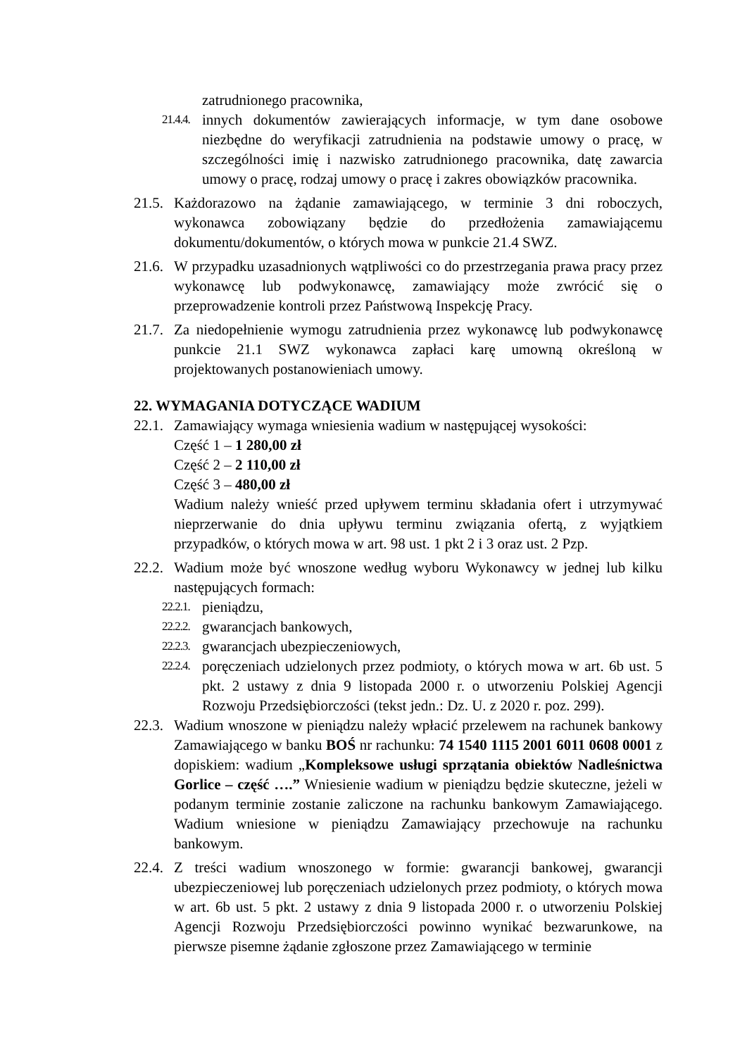zatrudnionego pracownika,
21.4.4.
innych dokumentów zawierających informacje, w tym dane osobowe niezbędne do weryfikacji zatrudnienia na podstawie umowy o pracę, w szczególności imię i nazwisko zatrudnionego pracownika, datę zawarcia umowy o pracę, rodzaj umowy o pracę i zakres obowiązków pracownika.
21.5.
Każdorazowo na żądanie zamawiającego, w terminie 3 dni roboczych, wykonawca zobowiązany będzie do przedłożenia zamawiającemu dokumentu/dokumentów, o których mowa w punkcie 21.4 SWZ.
21.6.
W przypadku uzasadnionych wątpliwości co do przestrzegania prawa pracy przez wykonawcę lub podwykonawcę, zamawiający może zwrócić się o przeprowadzenie kontroli przez Państwową Inspekcję Pracy.
21.7.
Za niedopełnienie wymogu zatrudnienia przez wykonawcę lub podwykonawcę punkcie 21.1 SWZ wykonawca zapłaci karę umowną określoną w projektowanych postanowieniach umowy.
22. WYMAGANIA DOTYCZĄCE WADIUM
22.1.
Zamawiający wymaga wniesienia wadium w następującej wysokości:
Część 1 – 1 280,00 zł
Część 2 – 2 110,00 zł
Część 3 – 480,00 zł
Wadium należy wnieść przed upływem terminu składania ofert i utrzymywać nieprzerwanie do dnia upływu terminu związania ofertą, z wyjątkiem przypadków, o których mowa w art. 98 ust. 1 pkt 2 i 3 oraz ust. 2 Pzp.
22.2.
Wadium może być wnoszone według wyboru Wykonawcy w jednej lub kilku następujących formach:
22.2.1.
pieniądzu,
22.2.2.
gwarancjach bankowych,
22.2.3.
gwarancjach ubezpieczeniowych,
22.2.4.
poręczeniach udzielonych przez podmioty, o których mowa w art. 6b ust. 5 pkt. 2 ustawy z dnia 9 listopada 2000 r. o utworzeniu Polskiej Agencji Rozwoju Przedsiębiorczości (tekst jedn.: Dz. U. z 2020 r. poz. 299).
22.3.
Wadium wnoszone w pieniądzu należy wpłacić przelewem na rachunek bankowy Zamawiającego w banku BOŚ nr rachunku: 74 1540 1115 2001 6011 0608 0001 z dopiskiem: wadium „Kompleksowe usługi sprzątania obiektów Nadleśnictwa Gorlice – część ….” Wniesienie wadium w pieniądzu będzie skuteczne, jeżeli w podanym terminie zostanie zaliczone na rachunku bankowym Zamawiającego. Wadium wniesione w pieniądzu Zamawiający przechowuje na rachunku bankowym.
22.4.
Z treści wadium wnoszonego w formie: gwarancji bankowej, gwarancji ubezpieczeniowej lub poręczeniach udzielonych przez podmioty, o których mowa w art. 6b ust. 5 pkt. 2 ustawy z dnia 9 listopada 2000 r. o utworzeniu Polskiej Agencji Rozwoju Przedsiębiorczości powinno wynikać bezwarunkowe, na pierwsze pisemne żądanie zgłoszone przez Zamawiającego w terminie